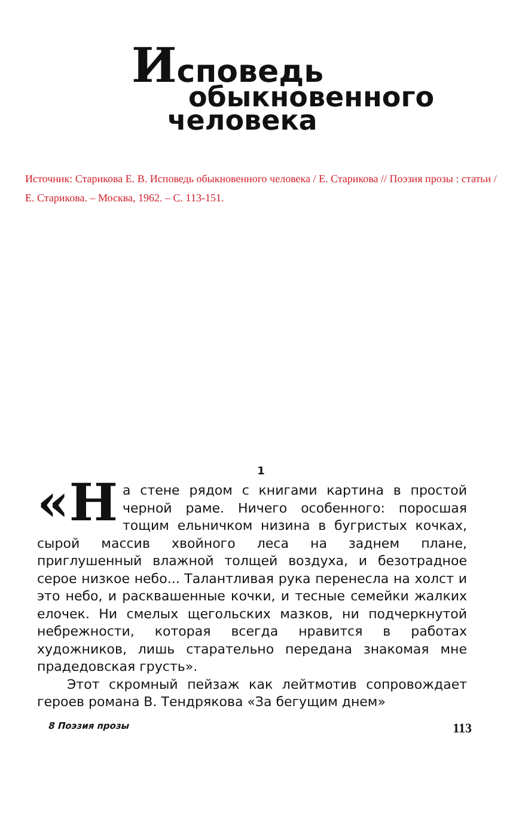Исповедь
обыкновенного
человека
Источник: Старикова Е. В. Исповедь обыкновенного человека / Е. Старикова // Поэзия прозы : статьи / Е. Старикова. – Москва, 1962. – С. 113-151.
1
«Н а стене рядом с книгами картина в простой черной раме. Ничего особенного: поросшая тощим ельничком низина в бугристых кочках, сырой массив хвойного леса на заднем плане, приглушенный влажной толщей воздуха, и безотрадное серое низкое небо... Талантливая рука перенесла на холст и это небо, и расквашенные кочки, и тесные семейки жалких елочек. Ни смелых щегольских мазков, ни подчеркнутой небрежности, которая всегда нравится в работах художников, лишь старательно передана знакомая мне прадедовская грусть».
Этот скромный пейзаж как лейтмотив сопровождает героев романа В. Тендрякова «За бегущим днем»
8 Поэзия прозы 113